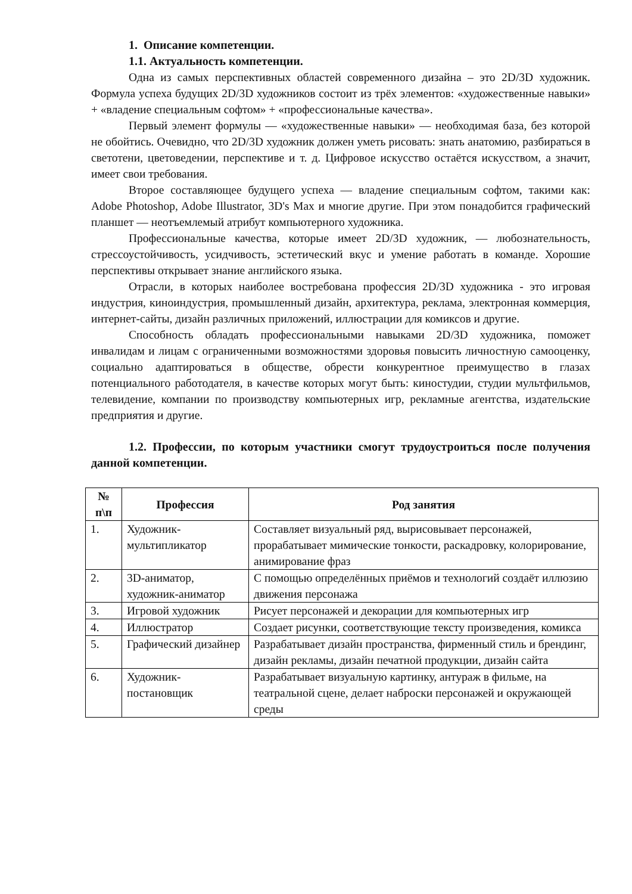1. Описание компетенции.
1.1. Актуальность компетенции.
Одна из самых перспективных областей современного дизайна – это 2D/3D художник. Формула успеха будущих 2D/3D художников состоит из трёх элементов: «художественные навыки» + «владение специальным софтом» + «профессиональные качества».
Первый элемент формулы — «художественные навыки» — необходимая база, без которой не обойтись. Очевидно, что 2D/3D художник должен уметь рисовать: знать анатомию, разбираться в светотени, цветоведении, перспективе и т. д. Цифровое искусство остаётся искусством, а значит, имеет свои требования.
Второе составляющее будущего успеха — владение специальным софтом, такими как: Adobe Photoshop, Adobe Illustrator, 3D's Max и многие другие. При этом понадобится графический планшет — неотъемлемый атрибут компьютерного художника.
Профессиональные качества, которые имеет 2D/3D художник, — любознательность, стрессоустойчивость, усидчивость, эстетический вкус и умение работать в команде. Хорошие перспективы открывает знание английского языка.
Отрасли, в которых наиболее востребована профессия 2D/3D художника - это игровая индустрия, киноиндустрия, промышленный дизайн, архитектура, реклама, электронная коммерция, интернет-сайты, дизайн различных приложений, иллюстрации для комиксов и другие.
Способность обладать профессиональными навыками 2D/3D художника, поможет инвалидам и лицам с ограниченными возможностями здоровья повысить личностную самооценку, социально адаптироваться в обществе, обрести конкурентное преимущество в глазах потенциального работодателя, в качестве которых могут быть: киностудии, студии мультфильмов, телевидение, компании по производству компьютерных игр, рекламные агентства, издательские предприятия и другие.
1.2. Профессии, по которым участники смогут трудоустроиться после получения данной компетенции.
| № п\п | Профессия | Род занятия |
| --- | --- | --- |
| 1. | Художник-мультипликатор | Составляет визуальный ряд, вырисовывает персонажей, прорабатывает мимические тонкости, раскадровку, колорирование, анимирование фраз |
| 2. | 3D-аниматор, художник-аниматор | С помощью определённых приёмов и технологий создаёт иллюзию движения персонажа |
| 3. | Игровой художник | Рисует персонажей и декорации для компьютерных игр |
| 4. | Иллюстратор | Создает рисунки, соответствующие тексту произведения, комикса |
| 5. | Графический дизайнер | Разрабатывает дизайн пространства, фирменный стиль и брендинг, дизайн рекламы, дизайн печатной продукции, дизайн сайта |
| 6. | Художник-постановщик | Разрабатывает визуальную картинку, антураж в фильме, на театральной сцене, делает наброски персонажей и окружающей среды |